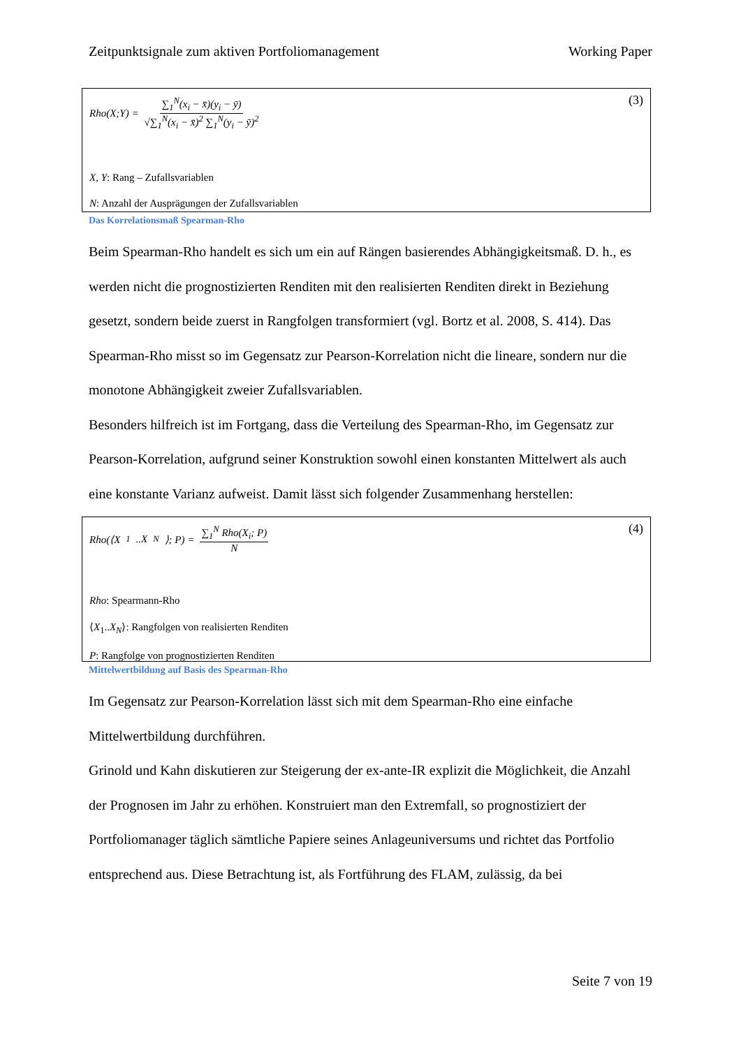Zeitpunktsignale zum aktiven Portfoliomanagement Working Paper
(3)
Rho(X;Y) = ∑<sub>1</sub><sup>N</sup>(x<sub>i</sub> − x̄)(y<sub>i</sub> − ȳ) √∑<sub>1</sub><sup>N</sup>(x<sub>i</sub> − x̄)<sup>2</sup> ∑<sub>1</sub><sup>N</sup>(y<sub>i</sub> − ȳ)<sup>2</sup>
X, Y: Rang – Zufallsvariablen
N: Anzahl der Ausprägungen der Zufallsvariablen
Das Korrelationsmaß Spearman-Rho
Beim Spearman-Rho handelt es sich um ein auf Rängen basierendes Abhängigkeitsmaß. D. h., es werden nicht die prognostizierten Renditen mit den realisierten Renditen direkt in Beziehung gesetzt, sondern beide zuerst in Rangfolgen transformiert (vgl. Bortz et al. 2008, S. 414). Das Spearman-Rho misst so im Gegensatz zur Pearson-Korrelation nicht die lineare, sondern nur die monotone Abhängigkeit zweier Zufallsvariablen.
Besonders hilfreich ist im Fortgang, dass die Verteilung des Spearman-Rho, im Gegensatz zur Pearson-Korrelation, aufgrund seiner Konstruktion sowohl einen konstanten Mittelwert als auch eine konstante Varianz aufweist. Damit lässt sich folgender Zusammenhang herstellen:
(4)
Rho(⟨X<sub>1</sub>..X<sub>N</sub>⟩; P) = ∑<sub>1</sub><sup>N</sup> Rho(X<sub>i</sub>; P) N
Rho: Spearmann-Rho
⟨X<sub>1</sub>..X<sub>N</sub>⟩: Rangfolgen von realisierten Renditen
P: Rangfolge von prognostizierten Renditen
Mittelwertbildung auf Basis des Spearman-Rho
Im Gegensatz zur Pearson-Korrelation lässt sich mit dem Spearman-Rho eine einfache Mittelwertbildung durchführen.
Grinold und Kahn diskutieren zur Steigerung der ex-ante-IR explizit die Möglichkeit, die Anzahl der Prognosen im Jahr zu erhöhen. Konstruiert man den Extremfall, so prognostiziert der Portfoliomanager täglich sämtliche Papiere seines Anlageuniversums und richtet das Portfolio entsprechend aus. Diese Betrachtung ist, als Fortführung des FLAM, zulässig, da bei
Seite 7 von 19